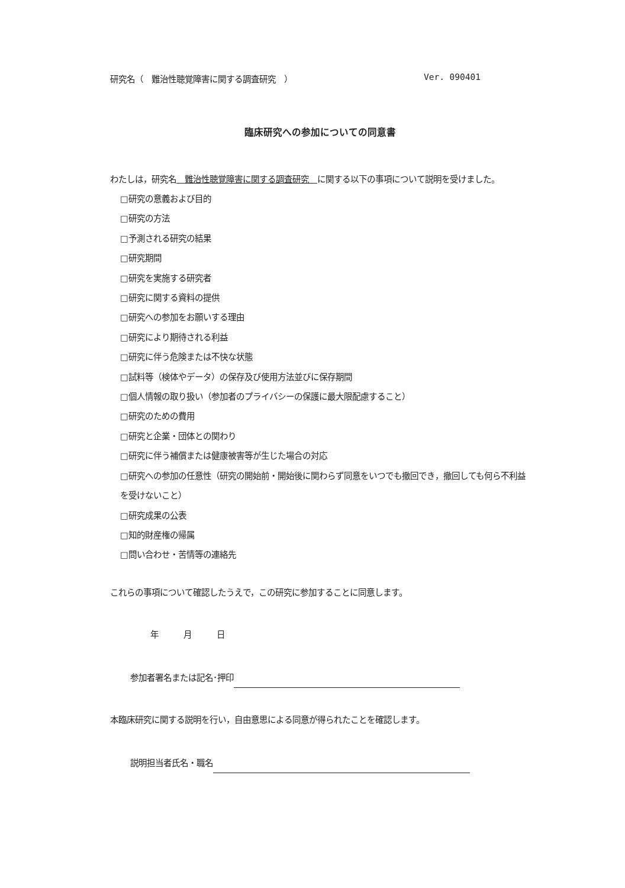研究名（　難治性聴覚障害に関する調査研究　） Ver. 090401
臨床研究への参加についての同意書
わたしは，研究名　難治性聴覚障害に関する調査研究　に関する以下の事項について説明を受けました。
□研究の意義および目的
□研究の方法
□予測される研究の結果
□研究期間
□研究を実施する研究者
□研究に関する資料の提供
□研究への参加をお願いする理由
□研究により期待される利益
□研究に伴う危険または不快な状態
□試料等（検体やデータ）の保存及び使用方法並びに保存期間
□個人情報の取り扱い（参加者のプライバシーの保護に最大限配慮すること）
□研究のための費用
□研究と企業・団体との関わり
□研究に伴う補償または健康被害等が生じた場合の対応
□研究への参加の任意性（研究の開始前・開始後に関わらず同意をいつでも撤回でき，撤回しても何ら不利益を受けないこと）
□研究成果の公表
□知的財産権の帰属
□問い合わせ・苦情等の連絡先
これらの事項について確認したうえで，この研究に参加することに同意します。
年　　　月　　　日
参加者署名または記名･押印
本臨床研究に関する説明を行い，自由意思による同意が得られたことを確認します。
説明担当者氏名・職名